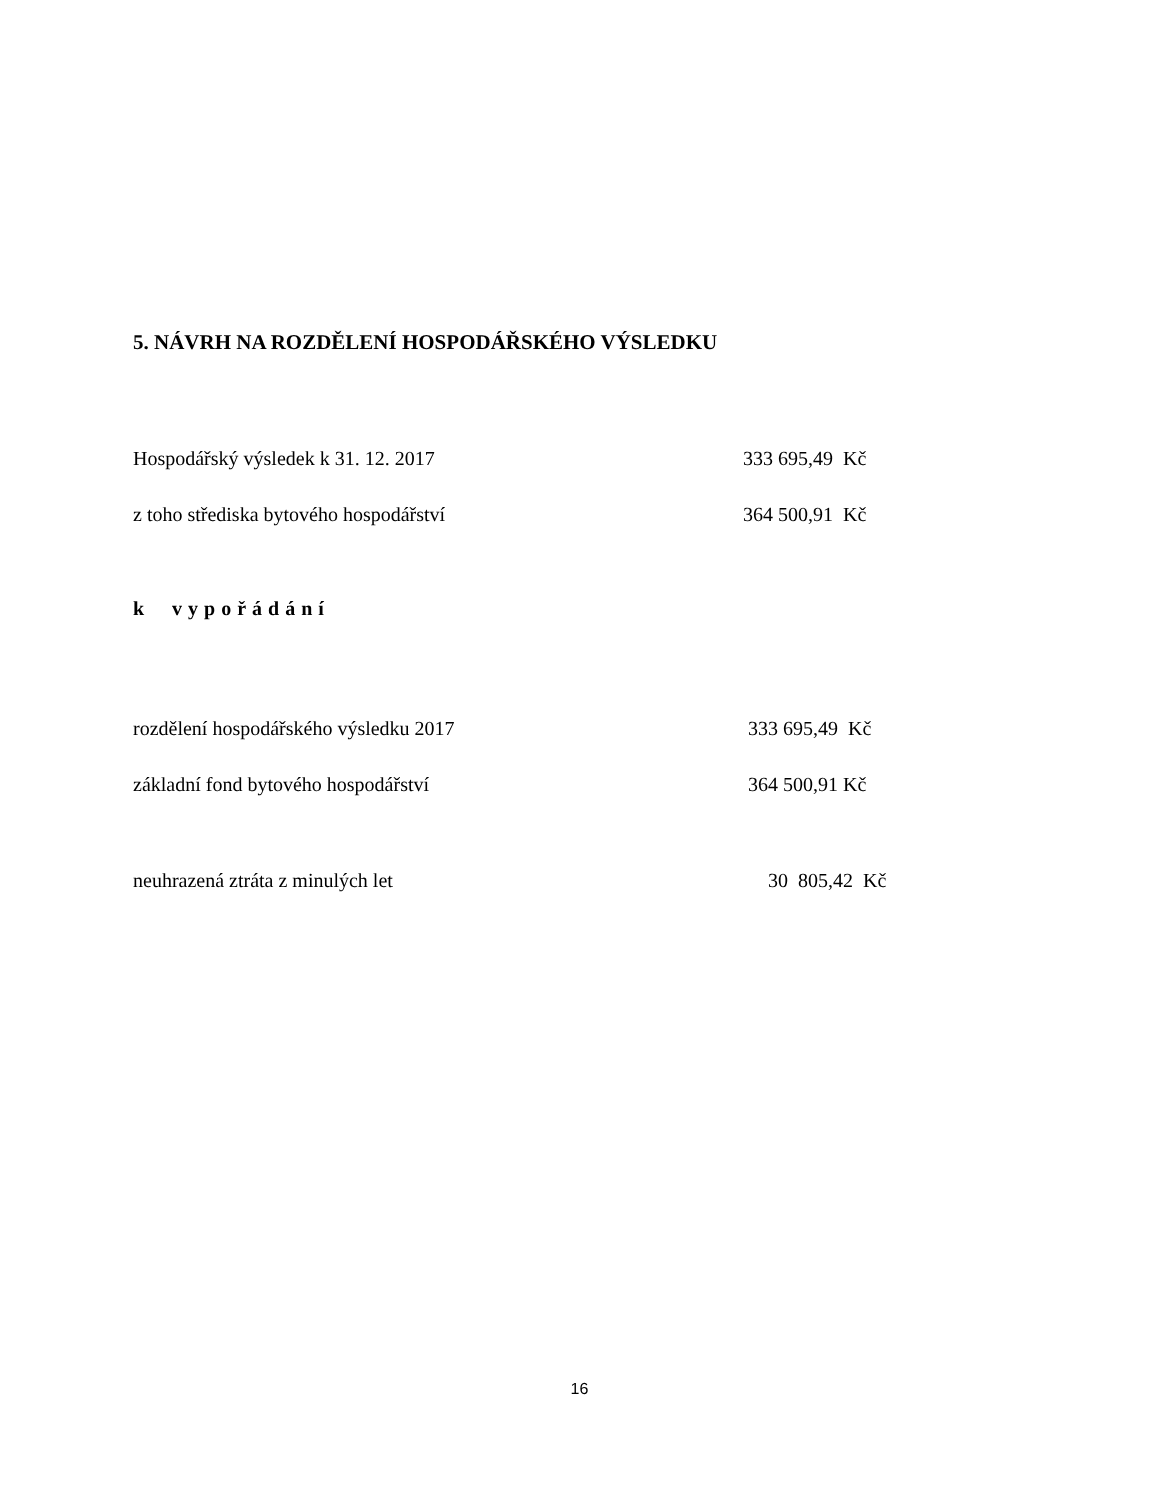5. NÁVRH NA ROZDĚLENÍ HOSPODÁŘSKÉHO VÝSLEDKU
| Hospodářský výsledek k 31. 12. 2017 | 333 695,49 Kč |
| z toho střediska bytového hospodářství | 364 500,91 Kč |
k vypořádání
| rozdělení hospodářského výsledku 2017 | 333 695,49 Kč |
| základní fond bytového hospodářství | 364 500,91 Kč |
| neuhrazená ztráta z minulých let | 30 805,42 Kč |
16